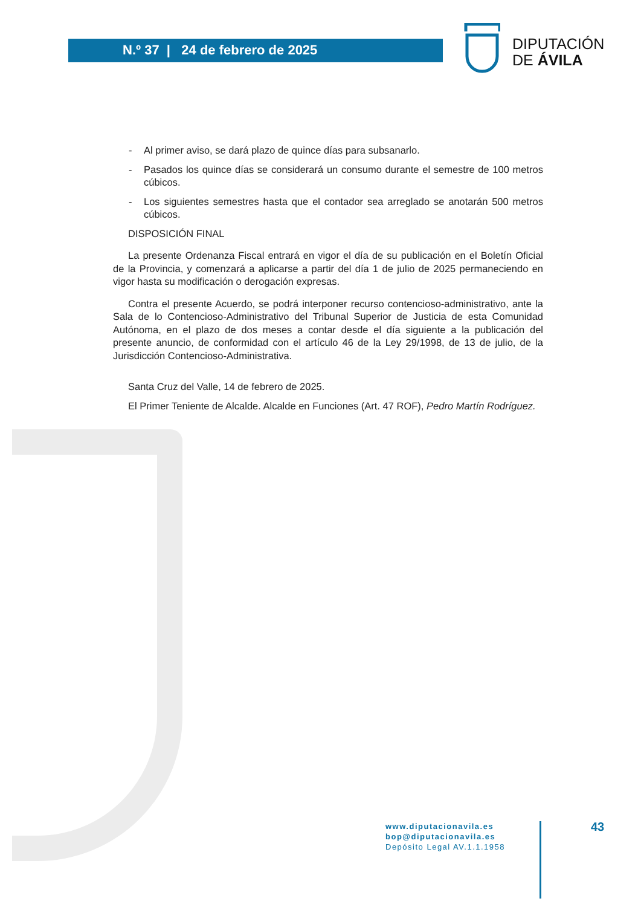N.º 37 | 24 de febrero de 2025
DIPUTACIÓN
DE ÁVILA
- Al primer aviso, se dará plazo de quince días para subsanarlo.
- Pasados los quince días se considerará un consumo durante el semestre de 100 metros cúbicos.
- Los siguientes semestres hasta que el contador sea arreglado se anotarán 500 metros cúbicos.
DISPOSICIÓN FINAL
La presente Ordenanza Fiscal entrará en vigor el día de su publicación en el Boletín Oficial de la Provincia, y comenzará a aplicarse a partir del día 1 de julio de 2025 permaneciendo en vigor hasta su modificación o derogación expresas.
Contra el presente Acuerdo, se podrá interponer recurso contencioso-administrativo, ante la Sala de lo Contencioso-Administrativo del Tribunal Superior de Justicia de esta Comunidad Autónoma, en el plazo de dos meses a contar desde el día siguiente a la publicación del presente anuncio, de conformidad con el artículo 46 de la Ley 29/1998, de 13 de julio, de la Jurisdicción Contencioso-Administrativa.
Santa Cruz del Valle, 14 de febrero de 2025.
El Primer Teniente de Alcalde. Alcalde en Funciones (Art. 47 ROF), Pedro Martín Rodríguez.
www.diputacionavila.es
bop@diputacionavila.es
Depósito Legal AV.1.1.1958
43